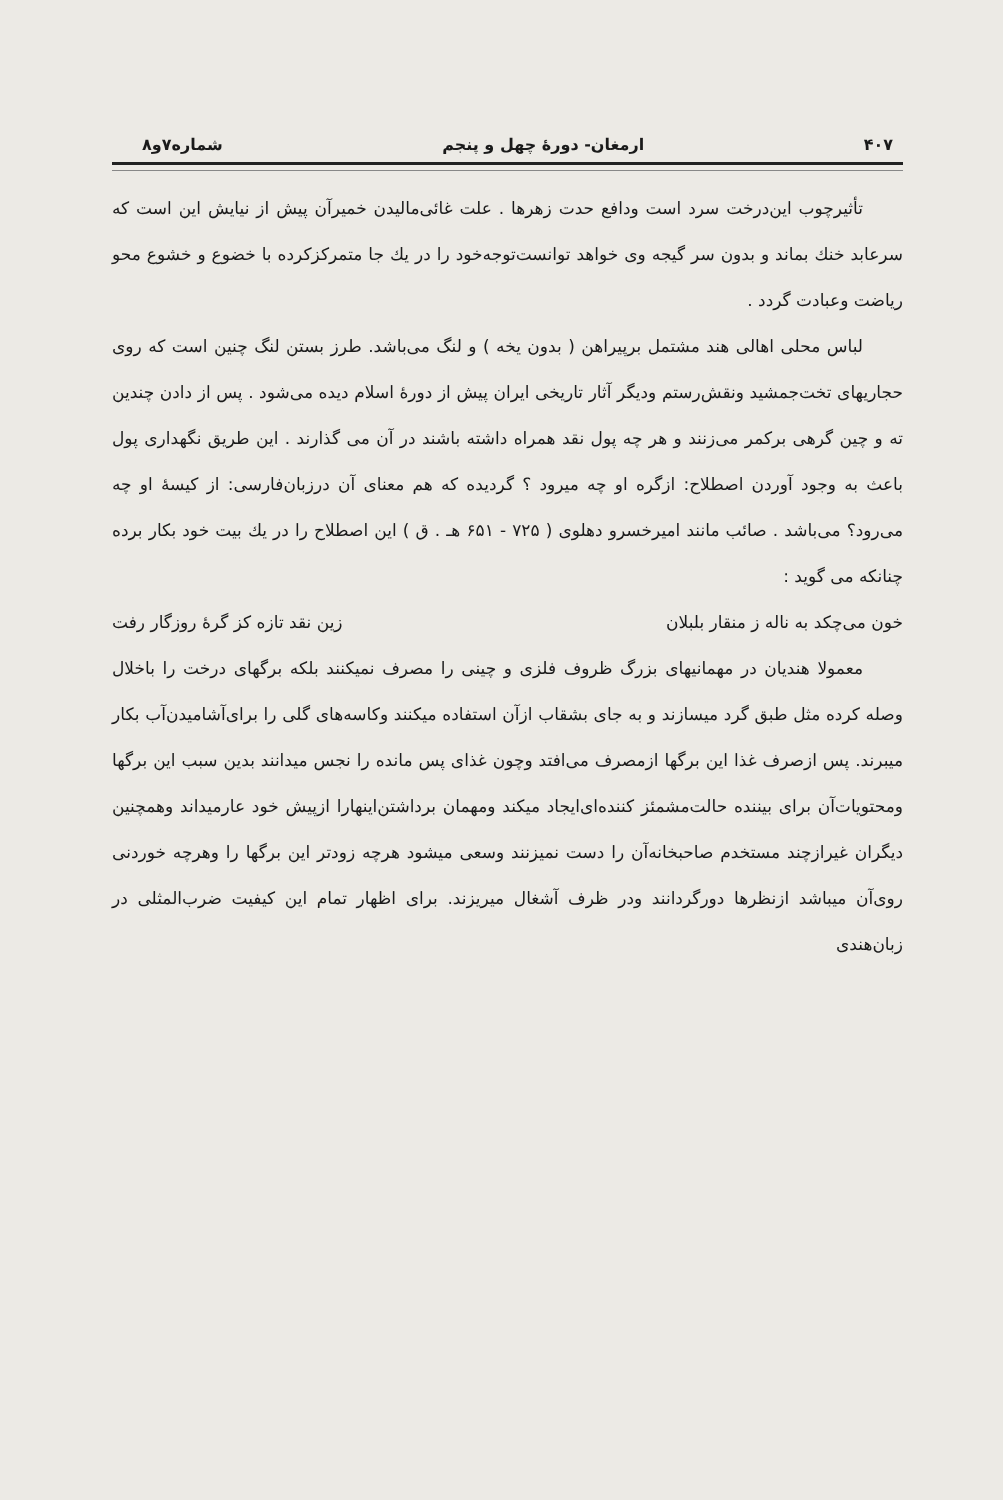۴۰۷ ارمغان- دورهٔ چهل و پنجم شماره۷و۸
تأثیرچوب این‌درخت سرد است ودافع حدت زهرها . علت غائی‌مالیدن خمیرآن پیش از نیایش این است که سرعابد خنك بماند و بدون سر گیجه وی خواهد توانست‌توجه‌خود را در یك جا متمرکزکرده با خضوع و خشوع محو ریاضت وعبادت گردد .
لباس محلی اهالی هند مشتمل برپیراهن ( بدون یخه ) و لنگ می‌باشد. طرز بستن لنگ چنین است که روی حجاریهای تخت‌جمشید ونقش‌رستم ودیگر آثار تاریخی ایران پیش از دورهٔ اسلام دیده می‌شود . پس از دادن چندین ته و چین گرهی برکمر می‌زنند و هر چه پول نقد همراه داشته باشند در آن می گذارند . این طریق نگهداری پول باعث به وجود آوردن اصطلاح: ازگره او چه میرود ؟ گردیده که هم معنای آن درزبان‌فارسی: از کیسهٔ او چه می‌رود؟ می‌باشد . صائب مانند امیرخسرو دهلوی ( ۷۲۵ - ۶۵۱ هـ . ق ) این اصطلاح را در یك بیت خود بکار برده چنانکه می گوید :
خون می‌چکد به ناله ز منقار بلبلان زین نقد تازه کز گرهٔ روزگار رفت
معمولا هندیان در مهمانیهای بزرگ ظروف فلزی و چینی را مصرف نمیکنند بلکه برگهای درخت را باخلال وصله کرده مثل طبق گرد میسازند و به جای بشقاب ازآن استفاده میکنند وکاسه‌های گلی را برای‌آشامیدن‌آب بکار میبرند. پس ازصرف غذا این برگها ازمصرف می‌افتد وچون غذای پس مانده را نجس میدانند بدین سبب این برگها ومحتویات‌آن برای بیننده حالت‌مشمئز کننده‌ای‌ایجاد میکند ومهمان برداشتن‌اینهارا ازپیش خود عارمیداند وهمچنین دیگران غیرازچند مستخدم صاحبخانه‌آن را دست نمیزنند وسعی میشود هرچه زودتر این برگها را وهرچه خوردنی روی‌آن میباشد ازنظرها دورگردانند ودر ظرف آشغال میریزند. برای اظهار تمام این کیفیت ضرب‌المثلی در زبان‌هندی